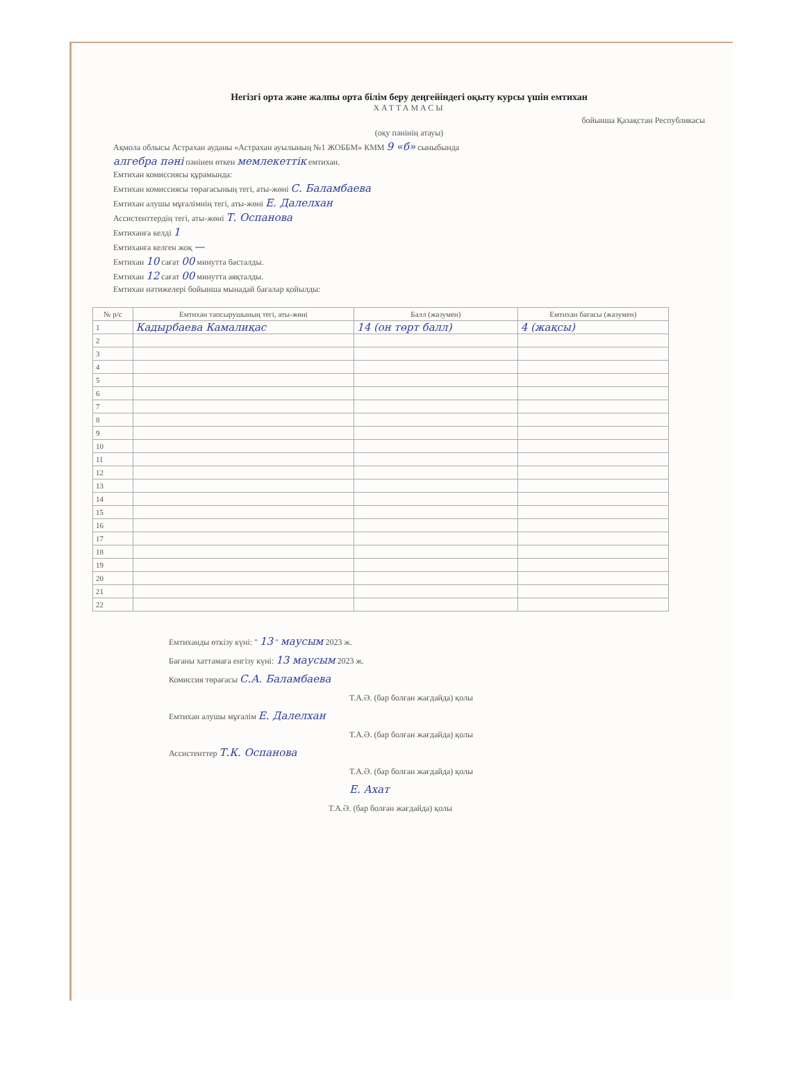Негізгі орта және жалпы орта білім беру деңгейіндегі оқыту курсы үшін емтихан
ХАТТАМАСЫ
бойынша Қазақстан Республикасы
(оқу пәнінің атауы)
Ақмола облысы Астрахан ауданы «Астрахан ауылының №1 ЖОББМ» КММ 9 «б» сыныбында
алгебра пәні пәнінен өткен мемлекеттік емтихан.
Емтихан комиссиясы құрамында:
Емтихан комиссиясы төрағасының тегі, аты-жөні С. Баламбаева
Емтихан алушы мұғалімнің тегі, аты-жөні Е. Далелхан
Ассистенттердің тегі, аты-жөні Т. Оспанова
Емтиханға келді 1
Емтиханға келген жоқ —
Емтихан 10 сағат 00 минутта басталды.
Емтихан 12 сағат 00 минутта аяқталды.
Емтихан нәтижелері бойынша мынадай бағалар қойылды:
| № р/с | Емтихан тапсырушының тегі, аты-жөні | Балл (жазумен) | Емтихан бағасы (жазумен) |
| --- | --- | --- | --- |
| 1 | Кадырбаева Камалиқас | 14 (он төрт балл) | 4 (жақсы) |
| 2 | | | |
| 3 | | | |
| 4 | | | |
| 5 | | | |
| 6 | | | |
| 7 | | | |
| 8 | | | |
| 9 | | | |
| 10 | | | |
| 11 | | | |
| 12 | | | |
| 13 | | | |
| 14 | | | |
| 15 | | | |
| 16 | | | |
| 17 | | | |
| 18 | | | |
| 19 | | | |
| 20 | | | |
| 21 | | | |
| 22 | | | |
Емтиханды өткізу күні: " 13 " маусым 2023 ж.
Бағаны хаттамаға енгізу күні: 13 маусым 2023 ж.
Комиссия төрағасы С.А. Баламбаева
Т.А.Ә. (бар болған жағдайда) қолы
Емтихан алушы мұғалім Е. Далелхан
Т.А.Ә. (бар болған жағдайда) қолы
Ассистенттер Т.К. Оспанова
Т.А.Ә. (бар болған жағдайда) қолы
Е. Ахат
Т.А.Ә. (бар болған жағдайда) қолы